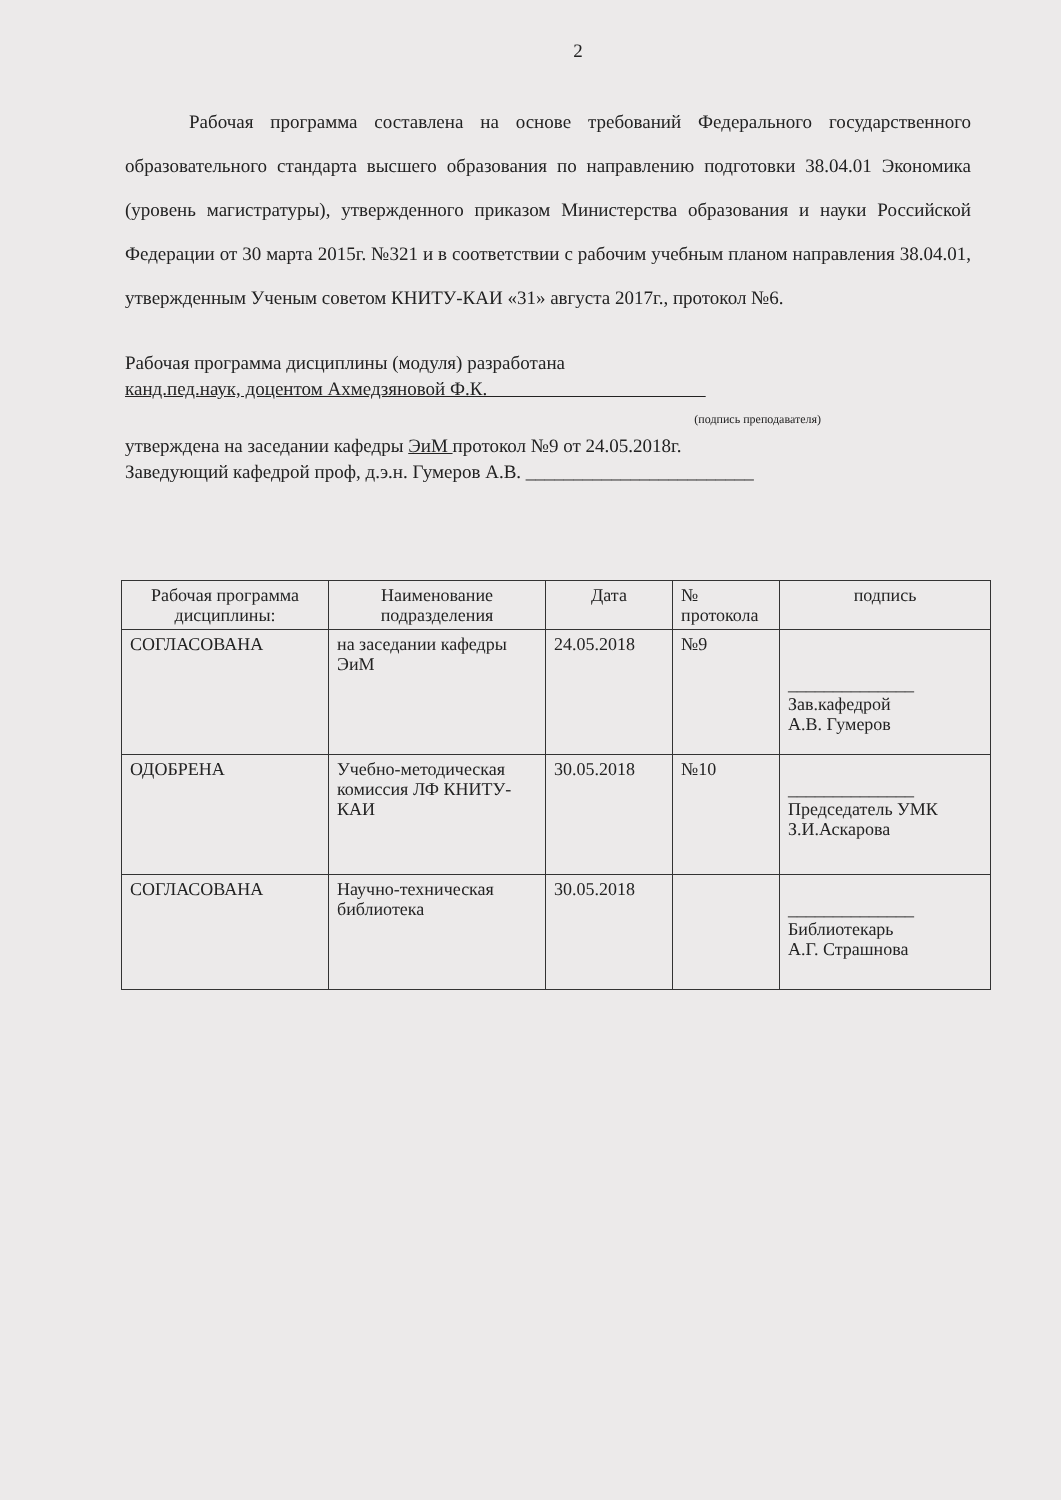2
Рабочая программа составлена на основе требований Федерального государственного образовательного стандарта высшего образования по направлению подготовки 38.04.01 Экономика (уровень магистратуры), утвержденного приказом Министерства образования и науки Российской Федерации от 30 марта 2015г. №321 и в соответствии с рабочим учебным планом направления 38.04.01, утвержденным Ученым советом КНИТУ-КАИ «31» августа 2017г., протокол №6.
Рабочая программа дисциплины (модуля) разработана
канд.пед.наук, доцентом Ахмедзяновой Ф.К.
(подпись преподавателя)
утверждена на заседании кафедры ЭиМ протокол №9 от 24.05.2018г.
Заведующий кафедрой проф, д.э.н. Гумеров А.В. ________________________
| Рабочая программа дисциплины: | Наименование подразделения | Дата | № протокола | подпись |
| --- | --- | --- | --- | --- |
| СОГЛАСОВАНА | на заседании кафедры ЭиМ | 24.05.2018 | №9 | ______________ Зав.кафедрой А.В. Гумеров |
| ОДОБРЕНА | Учебно-методическая комиссия ЛФ КНИТУ-КАИ | 30.05.2018 | №10 | ______________ Председатель УМК З.И.Аскарова |
| СОГЛАСОВАНА | Научно-техническая библиотека | 30.05.2018 | | ______________ Библиотекарь А.Г. Страшнова |